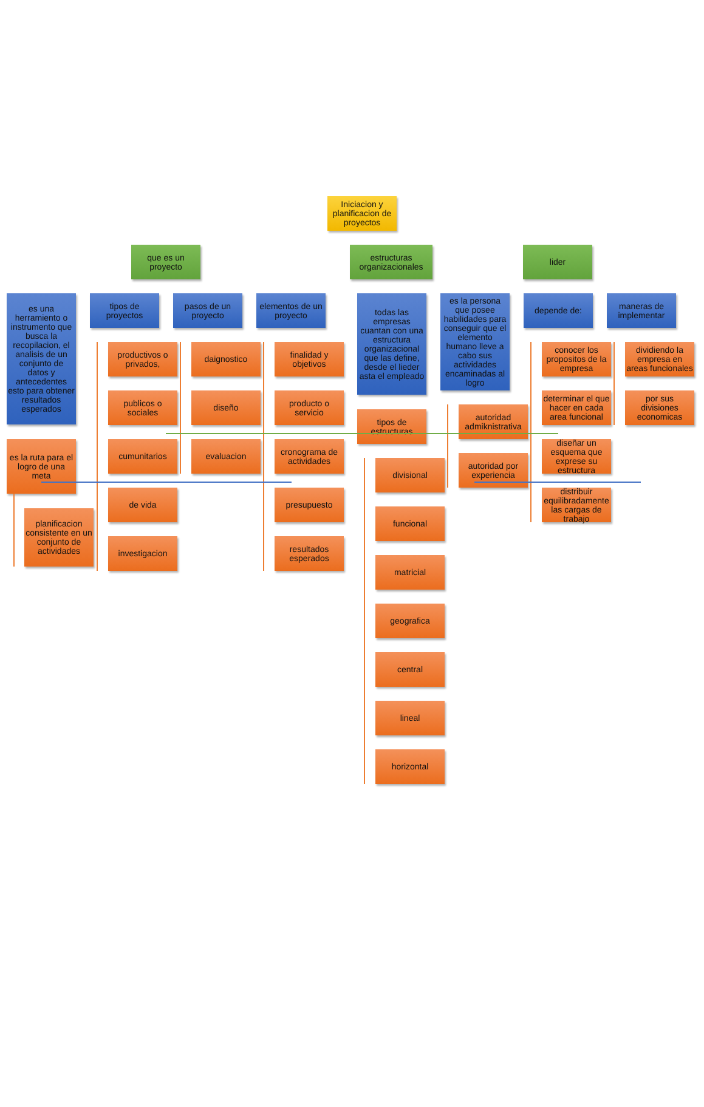Iniciacion y planificacion de proyectos
que es un proyecto
estructuras organizacionales
lider
es una herramiento o instrumento que busca la recopilacion, el analisis de un conjunto de datos y antecedentes esto para obtener resultados esperados
es la ruta para el logro de una meta
planificacion consistente en un conjunto de actividades
tipos de proyectos
productivos o privados,
publicos o sociales
cumunitarios
de vida
investigacion
pasos de un proyecto
daignostico
diseño
evaluacion
elementos de un proyecto
finalidad y objetivos
producto o servicio
cronograma de actividades
presupuesto
resultados esperados
todas las empresas cuantan con una estructura organizacional que las define, desde el lieder asta el empleado
tipos de estructuras
divisional
funcional
matricial
geografica
central
lineal
horizontal
es la persona que posee habilidades para conseguir que el elemento humano lleve a cabo sus actividades encaminadas al logro
autoridad admiknistrativa
autoridad por experiencia
depende de:
conocer los propositos de la empresa
determinar el que hacer en cada area funcional
diseñar un esquema que exprese su estructura
distribuir equilibradamente las cargas de trabajo
maneras de implementar
dividiendo la empresa en areas funcionales
por sus divisiones economicas